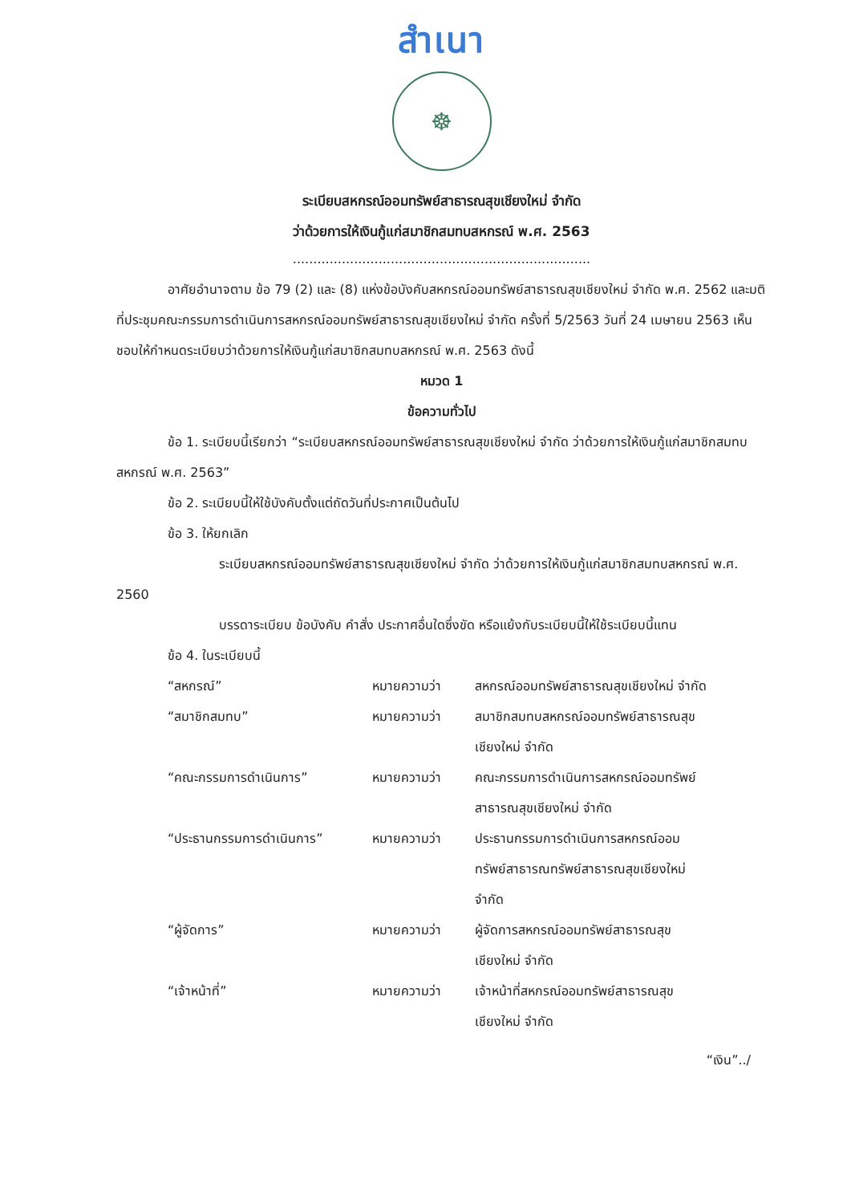สำเนา
☸
ระเบียบสหกรณ์ออมทรัพย์สาธารณสุขเชียงใหม่ จำกัด
ว่าด้วยการให้เงินกู้แก่สมาชิกสมทบสหกรณ์ พ.ศ. 2563
.........................................................................
อาศัยอำนาจตาม ข้อ 79 (2) และ (8) แห่งข้อบังคับสหกรณ์ออมทรัพย์สาธารณสุขเชียงใหม่ จำกัด พ.ศ. 2562 และมติที่ประชุมคณะกรรมการดำเนินการสหกรณ์ออมทรัพย์สาธารณสุขเชียงใหม่ จำกัด ครั้งที่ 5/2563 วันที่ 24 เมษายน 2563 เห็นชอบให้กำหนดระเบียบว่าด้วยการให้เงินกู้แก่สมาชิกสมทบสหกรณ์ พ.ศ. 2563 ดังนี้
หมวด 1
ข้อความทั่วไป
ข้อ 1. ระเบียบนี้เรียกว่า “ระเบียบสหกรณ์ออมทรัพย์สาธารณสุขเชียงใหม่ จำกัด ว่าด้วยการให้เงินกู้แก่สมาชิกสมทบสหกรณ์ พ.ศ. 2563”
ข้อ 2. ระเบียบนี้ให้ใช้บังคับตั้งแต่ถัดวันที่ประกาศเป็นต้นไป
ข้อ 3. ให้ยกเลิก
ระเบียบสหกรณ์ออมทรัพย์สาธารณสุขเชียงใหม่ จำกัด ว่าด้วยการให้เงินกู้แก่สมาชิกสมทบสหกรณ์ พ.ศ. 2560
บรรดาระเบียบ ข้อบังคับ คำสั่ง ประกาศอื่นใดซึ่งขัด หรือแย้งกับระเบียบนี้ให้ใช้ระเบียบนี้แทน
ข้อ 4. ในระเบียบนี้
“สหกรณ์”
หมายความว่า
สหกรณ์ออมทรัพย์สาธารณสุขเชียงใหม่ จำกัด
“สมาชิกสมทบ”
หมายความว่า
สมาชิกสมทบสหกรณ์ออมทรัพย์สาธารณสุข
เชียงใหม่ จำกัด
“คณะกรรมการดำเนินการ”
หมายความว่า
คณะกรรมการดำเนินการสหกรณ์ออมทรัพย์
สาธารณสุขเชียงใหม่ จำกัด
“ประธานกรรมการดำเนินการ”
หมายความว่า
ประธานกรรมการดำเนินการสหกรณ์ออม
ทรัพย์สาธารณทรัพย์สาธารณสุขเชียงใหม่
จำกัด
“ผู้จัดการ”
หมายความว่า
ผู้จัดการสหกรณ์ออมทรัพย์สาธารณสุข
เชียงใหม่ จำกัด
“เจ้าหน้าที่”
หมายความว่า
เจ้าหน้าที่สหกรณ์ออมทรัพย์สาธารณสุข
เชียงใหม่ จำกัด
“เงิน”../